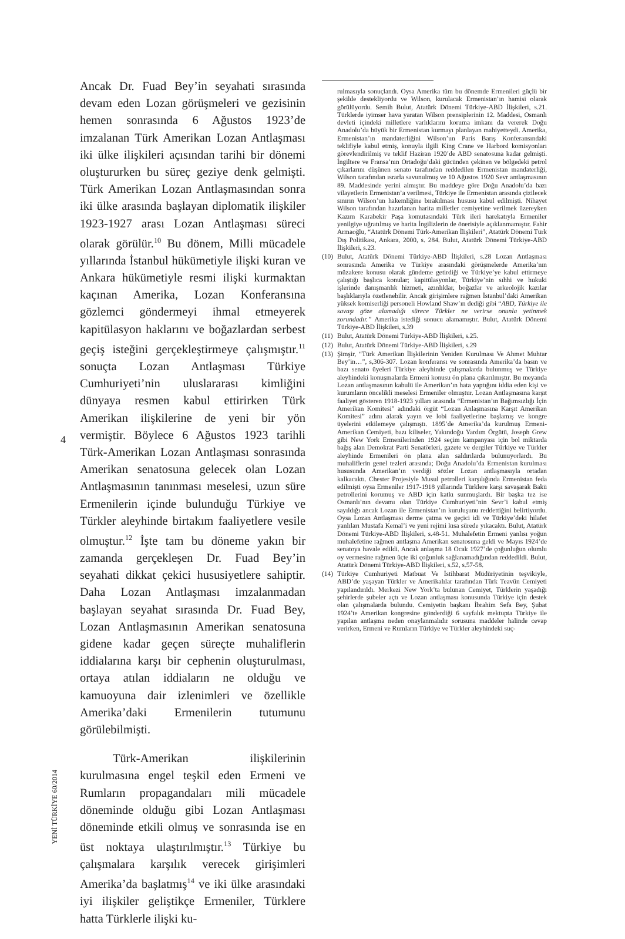Ancak Dr. Fuad Bey’in seyahati sırasında devam eden Lozan görüşmeleri ve gezisinin hemen sonrasında 6 Ağustos 1923’de imzalanan Türk Amerikan Lozan Antlaşması iki ülke ilişkileri açısından tarihi bir dönemi oluştururken bu süreç geziye denk gelmişti. Türk Amerikan Lozan Antlaşmasından sonra iki ülke arasında başlayan diplomatik ilişkiler 1923-1927 arası Lozan Antlaşması süreci olarak görülür.<sup>10</sup> Bu dönem, Milli mücadele yıllarında İstanbul hükümetiyle ilişki kuran ve Ankara hükümetiyle resmi ilişki kurmaktan kaçınan Amerika, Lozan Konferansına gözlemci göndermeyi ihmal etmeyerek kapitülasyon haklarını ve boğazlardan serbest geçiş isteğini gerçekleştirmeye çalışmıştır.<sup>11</sup> sonuçta Lozan Antlaşması Türkiye Cumhuriyeti’nin uluslararası kimliğini dünyaya resmen kabul ettirirken Türk Amerikan ilişkilerine de yeni bir yön vermiştir. Böylece 6 Ağustos 1923 tarihli Türk-Amerikan Lozan Antlaşması sonrasında Amerikan senatosuna gelecek olan Lozan Antlaşmasının tanınması meselesi, uzun süre Ermenilerin içinde bulunduğu Türkiye ve Türkler aleyhinde birtakım faaliyetlere vesile olmuştur.<sup>12</sup> İşte tam bu döneme yakın bir zamanda gerçekleşen Dr. Fuad Bey’in seyahati dikkat çekici hususiyetlere sahiptir. Daha Lozan Antlaşması imzalanmadan başlayan seyahat sırasında Dr. Fuad Bey, Lozan Antlaşmasının Amerikan senatosuna gidene kadar geçen süreçte muhaliflerin iddialarına karşı bir cephenin oluşturulması, ortaya atılan iddiaların ne olduğu ve kamuoyuna dair izlenimleri ve özellikle Amerika’daki Ermenilerin tutumunu görülebilmişti.
Türk-Amerikan ilişkilerinin kurulmasına engel teşkil eden Ermeni ve Rumların propagandaları mili mücadele döneminde olduğu gibi Lozan Antlaşması döneminde etkili olmuş ve sonrasında ise en üst noktaya ulaştırılmıştır.<sup>13</sup> Türkiye bu çalışmalara karşılık verecek girişimleri Amerika’da başlatmış<sup>14</sup> ve iki ülke arasındaki iyi ilişkiler geliştikçe Ermeniler, Türklere hatta Türklerle ilişki ku-
4
YENİ TÜRKİYE 60/2014
rulmasıyla sonuçlandı. Oysa Amerika tüm bu dönemde Ermenileri güçlü bir şekilde destekliyordu ve Wilson, kurulacak Ermenistan’ın hamisi olarak görülüyordu. Semih Bulut, Atatürk Dönemi Türkiye-ABD İlişkileri, s.21. Türklerde iyimser hava yaratan Wilson prensiplerinin 12. Maddesi, Osmanlı devleti içindeki milletlere varlıklarını koruma imkanı da vererek Doğu Anadolu’da büyük bir Ermenistan kurmayı planlayan mahiyetteydi. Amerika, Ermenistan’ın mandaterliğini Wilson’un Paris Barış Konferansındaki teklifiyle kabul etmiş, konuyla ilgili King Crane ve Harbord komisyonları görevlendirilmiş ve teklif Haziran 1920’de ABD senatosuna kadar gelmişti. İngiltere ve Fransa’nın Ortadoğu’daki gücünden çekinen ve bölgedeki petrol çıkarlarını düşünen senato tarafından reddedilen Ermenistan mandaterliği, Wilson tarafından ısrarla savunulmuş ve 10 Ağustos 1920 Sevr antlaşmasının 89. Maddesinde yerini almıştır. Bu maddeye göre Doğu Anadolu’da bazı vilayetlerin Ermenistan’a verilmesi, Türkiye ile Ermenistan arasında çizilecek sınırın Wilson’un hakemliğine bırakılması hususu kabul edilmişti. Nihayet Wilson tarafından hazırlanan harita milletler cemiyetine verilmek üzereyken Kazım Karabekir Paşa komutasındaki Türk ileri harekatıyla Ermeniler yenilgiye uğratılmış ve harita İngilizlerin de önerisiyle açıklanmamıştır. Fahir Armaoğlu, “Atatürk Dönemi Türk-Amerikan İlişkileri”, Atatürk Dönemi Türk Dış Politikası, Ankara, 2000, s. 284. Bulut, Atatürk Dönemi Türkiye-ABD İlişkileri, s.23.
(10) Bulut, Atatürk Dönemi Türkiye-ABD İlişkileri, s.28 Lozan Antlaşması sonrasında Amerika ve Türkiye arasındaki görüşmelerde Amerika’nın müzakere konusu olarak gündeme getirdiği ve Türkiye’ye kabul ettirmeye çalıştığı başlıca konular; kapitülasyonlar, Türkiye’nin sıhhi ve hukuki işlerinde danışmanlık hizmeti, azınlıklar, boğazlar ve arkeolojik kazılar başlıklarıyla özetlenebilir. Ancak girişimlere rağmen İstanbul’daki Amerikan yüksek komiserliği personeli Howland Shaw’ın dediği gibi “ABD, Türkiye ile savaşı göze alamadığı sürece Türkler ne verirse onunla yetinmek zorundadır.” Amerika istediği sonucu alamamıştır. Bulut, Atatürk Dönemi Türkiye-ABD İlişkileri, s.39
(11) Bulut, Atatürk Dönemi Türkiye-ABD İlişkileri, s.25.
(12) Bulut, Atatürk Dönemi Türkiye-ABD İlişkileri, s.29
(13) Şimşir, “Türk Amerikan İlişkilerinin Yeniden Kurulması Ve Ahmet Muhtar Bey’in…”, s,306-307. Lozan konferansı ve sonrasında Amerika’da basın ve bazı senato üyeleri Türkiye aleyhinde çalışmalarda bulunmuş ve Türkiye aleyhindeki konuşmalarda Ermeni konusu ön plana çıkarılmıştır. Bu meyanda Lozan antlaşmasının kabulü ile Amerikan’ın hata yaptığını iddia eden kişi ve kurumların öncelikli meselesi Ermeniler olmuştur. Lozan Antlaşmasına karşıt faaliyet gösteren 1918-1923 yılları arasında “Ermenistan’ın Bağımsızlığı İçin Amerikan Komitesi” adındaki örgüt “Lozan Anlaşmasına Karşıt Amerikan Komitesi” adını alarak yayın ve lobi faaliyetlerine başlamış ve kongre üyelerini etkilemeye çalışmıştı. 1895’de Amerika’da kurulmuş Ermeni-Amerikan Cemiyeti, bazı kiliseler, Yakındoğu Yardım Örgütü, Joseph Grew gibi New York Ermenilerinden 1924 seçim kampanyası için bol miktarda bağış alan Demokrat Parti Senatörleri, gazete ve dergiler Türkiye ve Türkler aleyhinde Ermenileri ön plana alan saldırılarda bulunuyorlardı. Bu muhaliflerin genel tezleri arasında; Doğu Anadolu’da Ermenistan kurulması hususunda Amerikan’ın verdiği sözler Lozan antlaşmasıyla ortadan kalkacaktı. Chester Projesiyle Musul petrolleri karşılığında Ermenistan feda edilmişti oysa Ermeniler 1917-1918 yıllarında Türklere karşı savaşarak Bakü petrollerini korumuş ve ABD için katkı sunmuşlardı. Bir başka tez ise Osmanlı’nın devamı olan Türkiye Cumhuriyeti’nin Sevr’i kabul etmiş sayıldığı ancak Lozan ile Ermenistan’ın kuruluşunu reddettiğini belirtiyordu. Oysa Lozan Antlaşması derme çatma ve geçici idi ve Türkiye’deki hilafet yanlıları Mustafa Kemal’i ve yeni rejimi kısa sürede yıkacaktı. Bulut, Atatürk Dönemi Türkiye-ABD İlişkileri, s.48-51. Muhalefetin Ermeni yanlısı yoğun muhalefetine rağmen antlaşma Amerikan senatosuna geldi ve Mayıs 1924’de senatoya havale edildi. Ancak anlaşma 18 Ocak 1927’de çoğunluğun olumlu oy vermesine rağmen üçte iki çoğunluk sağlanamadığından reddedildi. Bulut, Atatürk Dönemi Türkiye-ABD İlişkileri, s.52, s.57-58.
(14) Türkiye Cumhuriyeti Matbuat Ve İstihbarat Müdüriyetinin teşvikiyle, ABD’de yaşayan Türkler ve Amerikalılar tarafından Türk Teavün Cemiyeti yapılandırıldı. Merkezi New York’ta bulunan Cemiyet, Türklerin yaşadığı şehirlerde şubeler açtı ve Lozan antlaşması konusunda Türkiye için destek olan çalışmalarda bulundu. Cemiyetin başkanı İbrahim Sefa Bey, Şubat 1924’te Amerikan kongresine gönderdiği 6 sayfalık mektupta Türkiye ile yapılan antlaşma neden onaylanmalıdır sorusuna maddeler halinde cevap verirken, Ermeni ve Rumların Türkiye ve Türkler aleyhindeki suç-